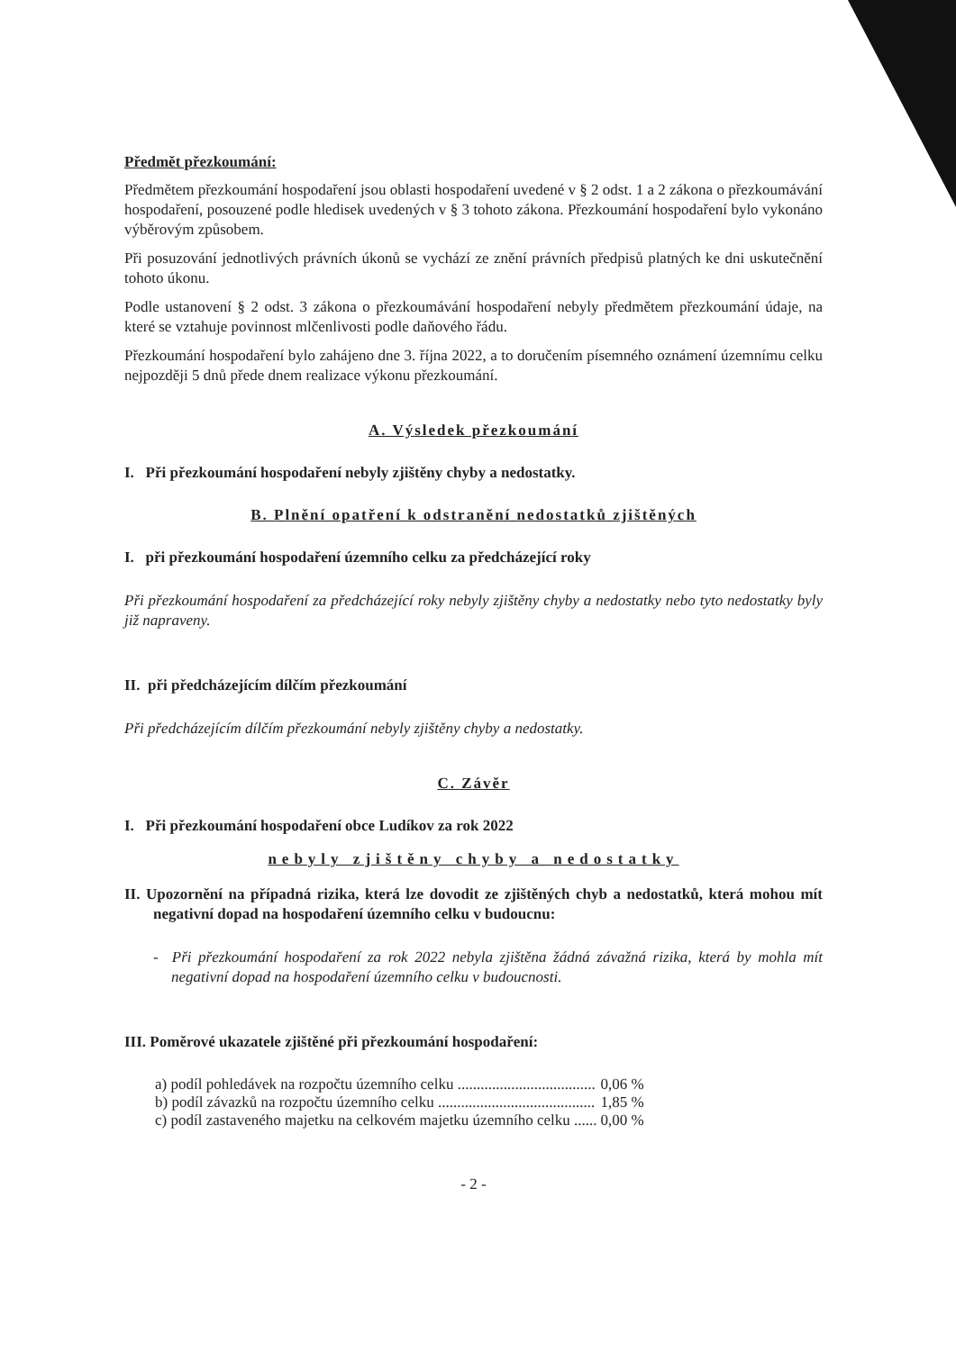Předmět přezkoumání:
Předmětem přezkoumání hospodaření jsou oblasti hospodaření uvedené v § 2 odst. 1 a 2 zákona o přezkoumávání hospodaření, posouzené podle hledisek uvedených v § 3 tohoto zákona. Přezkoumání hospodaření bylo vykonáno výběrovým způsobem.
Při posuzování jednotlivých právních úkonů se vychází ze znění právních předpisů platných ke dni uskutečnění tohoto úkonu.
Podle ustanovení § 2 odst. 3 zákona o přezkoumávání hospodaření nebyly předmětem přezkoumání údaje, na které se vztahuje povinnost mlčenlivosti podle daňového řádu.
Přezkoumání hospodaření bylo zahájeno dne 3. října 2022, a to doručením písemného oznámení územnímu celku nejpozději 5 dnů přede dnem realizace výkonu přezkoumání.
A. Výsledek přezkoumání
I. Při přezkoumání hospodaření nebyly zjištěny chyby a nedostatky.
B. Plnění opatření k odstranění nedostatků zjištěných
I. při přezkoumání hospodaření územního celku za předcházející roky
Při přezkoumání hospodaření za předcházející roky nebyly zjištěny chyby a nedostatky nebo tyto nedostatky byly již napraveny.
II. při předcházejícím dílčím přezkoumání
Při předcházejícím dílčím přezkoumání nebyly zjištěny chyby a nedostatky.
C. Závěr
I. Při přezkoumání hospodaření obce Ludíkov za rok 2022
nebyly zjištěny chyby a nedostatky
II. Upozornění na případná rizika, která lze dovodit ze zjištěných chyb a nedostatků, která mohou mít negativní dopad na hospodaření územního celku v budoucnu:
- Při přezkoumání hospodaření za rok 2022 nebyla zjištěna žádná závažná rizika, která by mohla mít negativní dopad na hospodaření územního celku v budoucnosti.
III. Poměrové ukazatele zjištěné při přezkoumání hospodaření:
| a) podíl pohledávek na rozpočtu územního celku .................................... | 0,06 % |
| b) podíl závazků na rozpočtu územního celku ......................................... | 1,85 % |
| c) podíl zastaveného majetku na celkovém majetku územního celku ...... | 0,00 % |
- 2 -